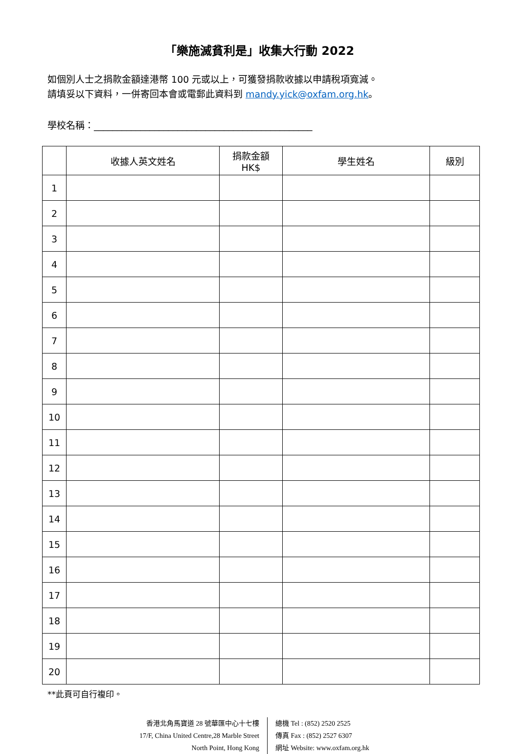「樂施滅貧利是」收集大行動 2022
如個別人士之捐款金額達港幣 100 元或以上，可獲發捐款收據以申請稅項寬減。
請填妥以下資料，一併寄回本會或電郵此資料到 mandy.yick@oxfam.org.hk。
學校名稱：_______________________________________________
| | 收據人英文姓名 | 捐款金額 HK$ | 學生姓名 | 級別 |
| --- | --- | --- | --- | --- |
| 1 | | | | |
| 2 | | | | |
| 3 | | | | |
| 4 | | | | |
| 5 | | | | |
| 6 | | | | |
| 7 | | | | |
| 8 | | | | |
| 9 | | | | |
| 10 | | | | |
| 11 | | | | |
| 12 | | | | |
| 13 | | | | |
| 14 | | | | |
| 15 | | | | |
| 16 | | | | |
| 17 | | | | |
| 18 | | | | |
| 19 | | | | |
| 20 | | | | |
**此頁可自行複印。
香港北角馬寶道 28 號華匯中心十七樓
17/F, China United Centre,28 Marble Street
North Point, Hong Kong
總機 Tel : (852) 2520 2525
傳真 Fax : (852) 2527 6307
網址 Website: www.oxfam.org.hk